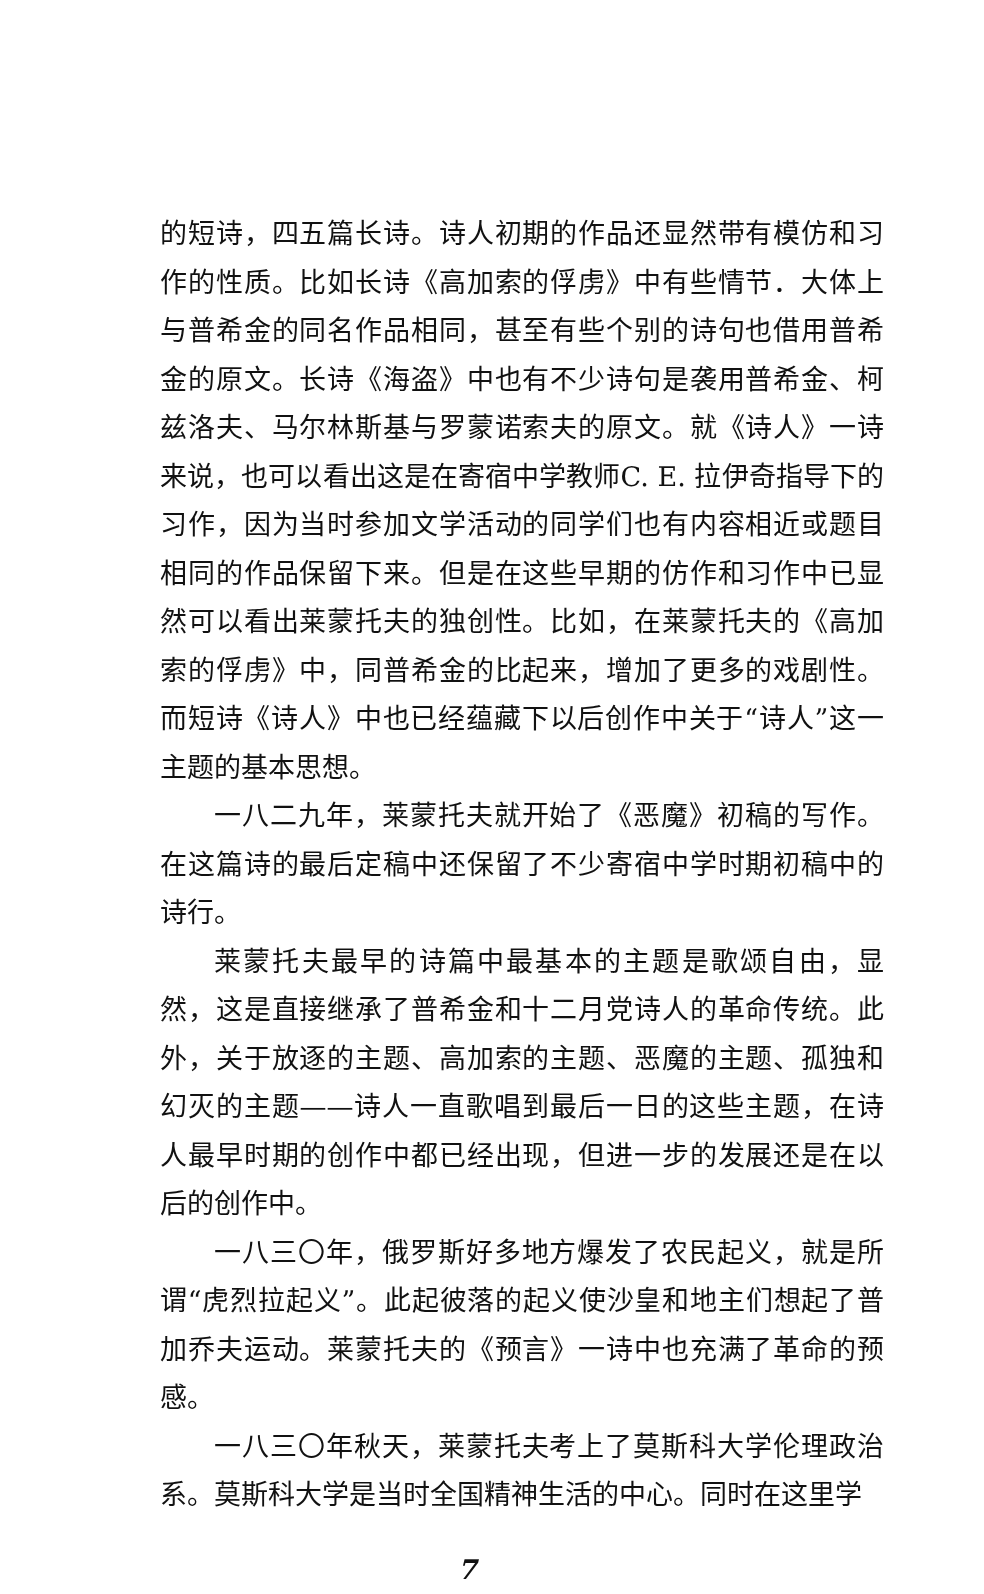的短诗，四五篇长诗。诗人初期的作品还显然带有模仿和习作的性质。比如长诗《高加索的俘虏》中有些情节．大体上与普希金的同名作品相同，甚至有些个别的诗句也借用普希金的原文。长诗《海盗》中也有不少诗句是袭用普希金、柯兹洛夫、马尔林斯基与罗蒙诺索夫的原文。就《诗人》一诗来说，也可以看出这是在寄宿中学教师C. E. 拉伊奇指导下的习作，因为当时参加文学活动的同学们也有内容相近或题目相同的作品保留下来。但是在这些早期的仿作和习作中已显然可以看出莱蒙托夫的独创性。比如，在莱蒙托夫的《高加索的俘虏》中，同普希金的比起来，增加了更多的戏剧性。而短诗《诗人》中也已经蕴藏下以后创作中关于“诗人”这一主题的基本思想。
一八二九年，莱蒙托夫就开始了《恶魔》初稿的写作。在这篇诗的最后定稿中还保留了不少寄宿中学时期初稿中的诗行。
莱蒙托夫最早的诗篇中最基本的主题是歌颂自由，显然，这是直接继承了普希金和十二月党诗人的革命传统。此外，关于放逐的主题、高加索的主题、恶魔的主题、孤独和幻灭的主题——诗人一直歌唱到最后一日的这些主题，在诗人最早时期的创作中都已经出现，但进一步的发展还是在以后的创作中。
一八三〇年，俄罗斯好多地方爆发了农民起义，就是所谓“虎烈拉起义”。此起彼落的起义使沙皇和地主们想起了普加乔夫运动。莱蒙托夫的《预言》一诗中也充满了革命的预感。
一八三〇年秋天，莱蒙托夫考上了莫斯科大学伦理政治系。莫斯科大学是当时全国精神生活的中心。同时在这里学
7